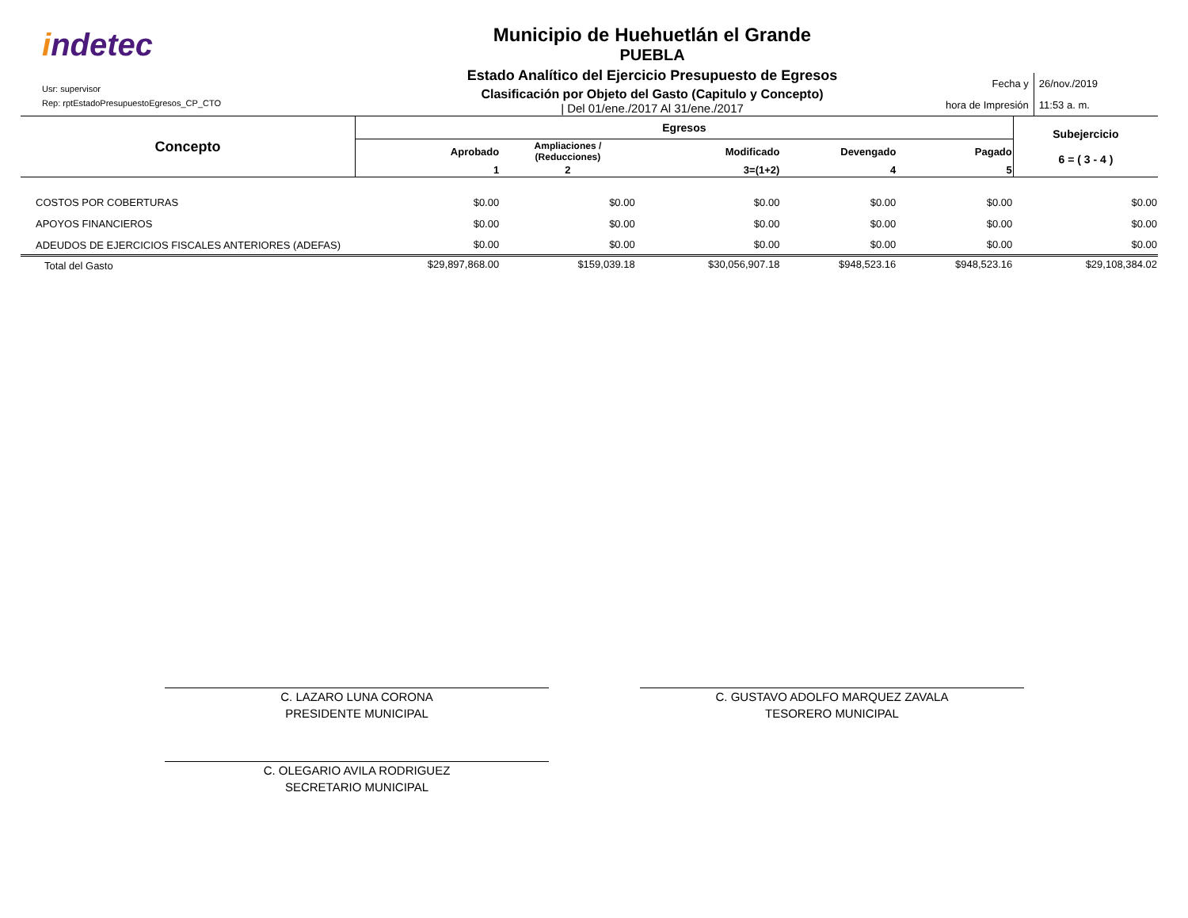indetec
Usr: supervisor
Rep: rptEstadoPresupuestoEgresos_CP_CTO
Municipio de Huehuetlán el Grande
PUEBLA
Estado Analítico del Ejercicio Presupuesto de Egresos
Clasificación por Objeto del Gasto (Capitulo y Concepto)
| Del 01/ene./2017 Al 31/ene./2017
Fecha y
hora de Impresión
26/nov./2019
11:53 a. m.
| Concepto | Egresos | | | | | Subejercicio 6 = ( 3 - 4 ) |
| --- | --- | --- | --- | --- | --- | --- |
| | Aprobado | Ampliaciones / (Reducciones) | Modificado | Devengado | Pagado | |
| | 1 | 2 | 3=(1+2) | 4 | 5 | |
| COSTOS POR COBERTURAS | $0.00 | $0.00 | $0.00 | $0.00 | $0.00 | $0.00 |
| APOYOS FINANCIEROS | $0.00 | $0.00 | $0.00 | $0.00 | $0.00 | $0.00 |
| ADEUDOS DE EJERCICIOS FISCALES ANTERIORES (ADEFAS) | $0.00 | $0.00 | $0.00 | $0.00 | $0.00 | $0.00 |
| Total del Gasto | $29,897,868.00 | $159,039.18 | $30,056,907.18 | $948,523.16 | $948,523.16 | $29,108,384.02 |
C. LAZARO LUNA CORONA
PRESIDENTE MUNICIPAL
C. GUSTAVO ADOLFO MARQUEZ ZAVALA
TESORERO MUNICIPAL
C. OLEGARIO AVILA RODRIGUEZ
SECRETARIO MUNICIPAL